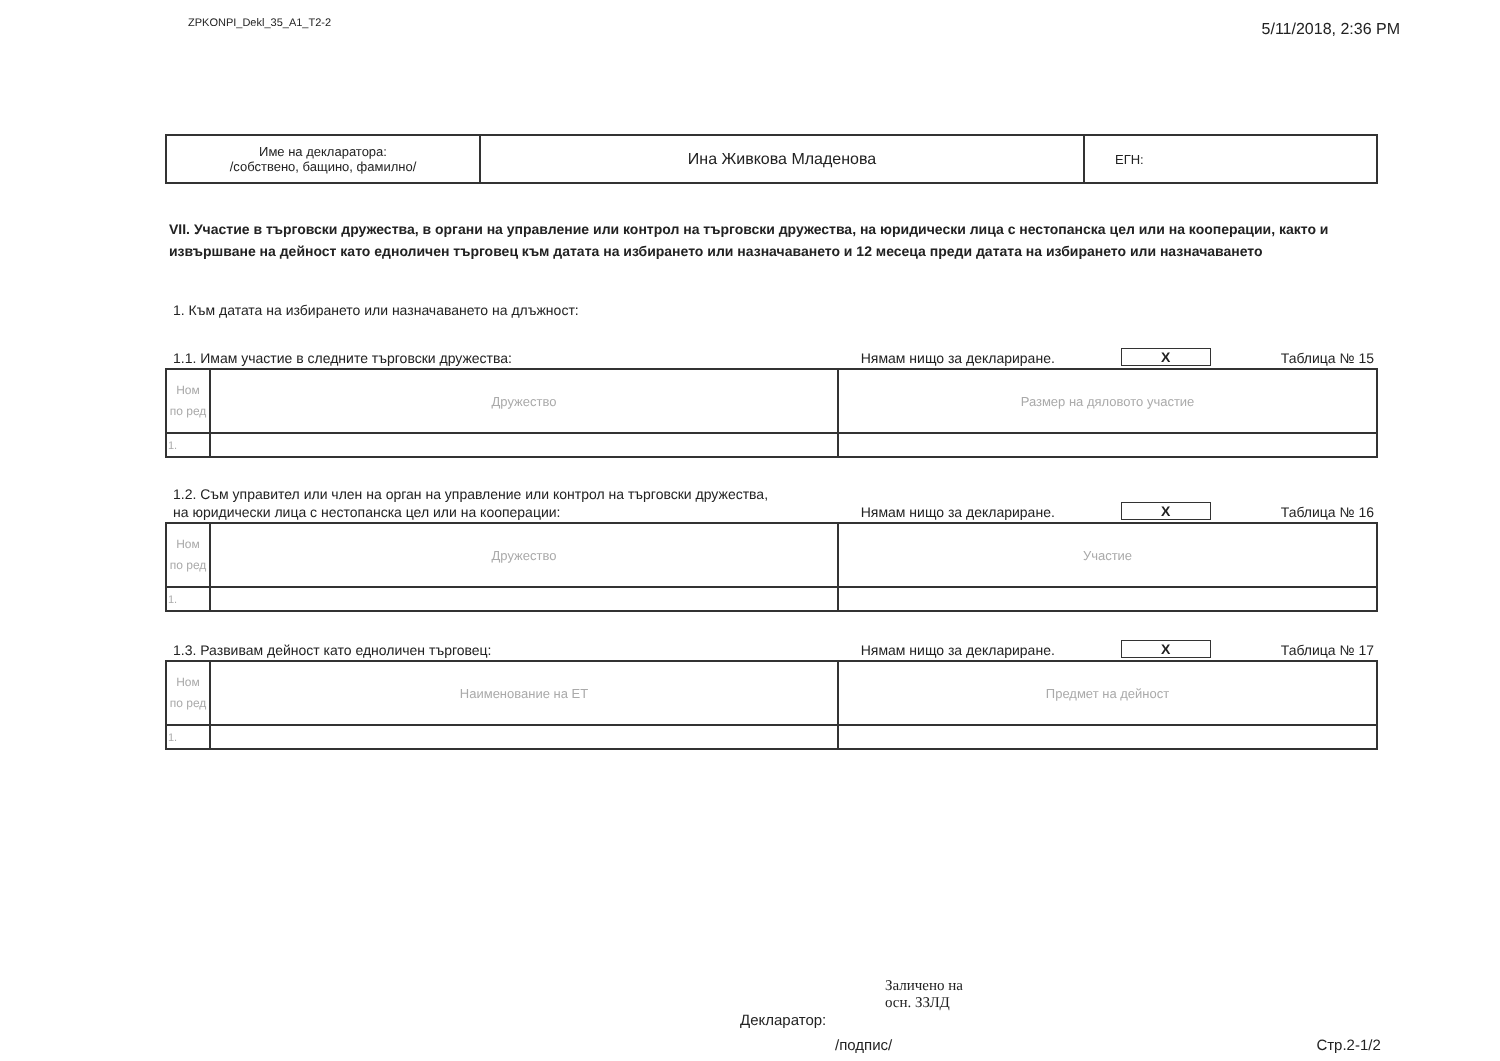ZPKONPI_Dekl_35_A1_T2-2 5/11/2018, 2:36 PM
| Име на декларатора: /собствено, бащино, фамилно/ | Ина Живкова Младенова | ЕГН: |
VII. Участие в търговски дружества, в органи на управление или контрол на търговски дружества, на юридически лица с нестопанска цел или на кооперации, както и извършване на дейност като едноличен търговец към датата на избирането или назначаването и 12 месеца преди датата на избирането или назначаването
1. Към датата на избирането или назначаването на длъжност:
1.1. Имам участие в следните търговски дружества: Нямам нищо за деклариране. X Таблица № 15
| Ном по ред | Дружество | Размер на дяловото участие |
| 1. | | |
1.2. Съм управител или член на орган на управление или контрол на търговски дружества,
на юридически лица с нестопанска цел или на кооперации: Нямам нищо за деклариране. X Таблица № 16
| Ном по ред | Дружество | Участие |
| 1. | | |
1.3. Развивам дейност като едноличен търговец: Нямам нищо за деклариране. X Таблица № 17
| Ном по ред | Наименование на ЕТ | Предмет на дейност |
| 1. | | |
Заличено на
осн. ЗЗЛД
Декларатор:
/подпис/ Стр.2-1/2